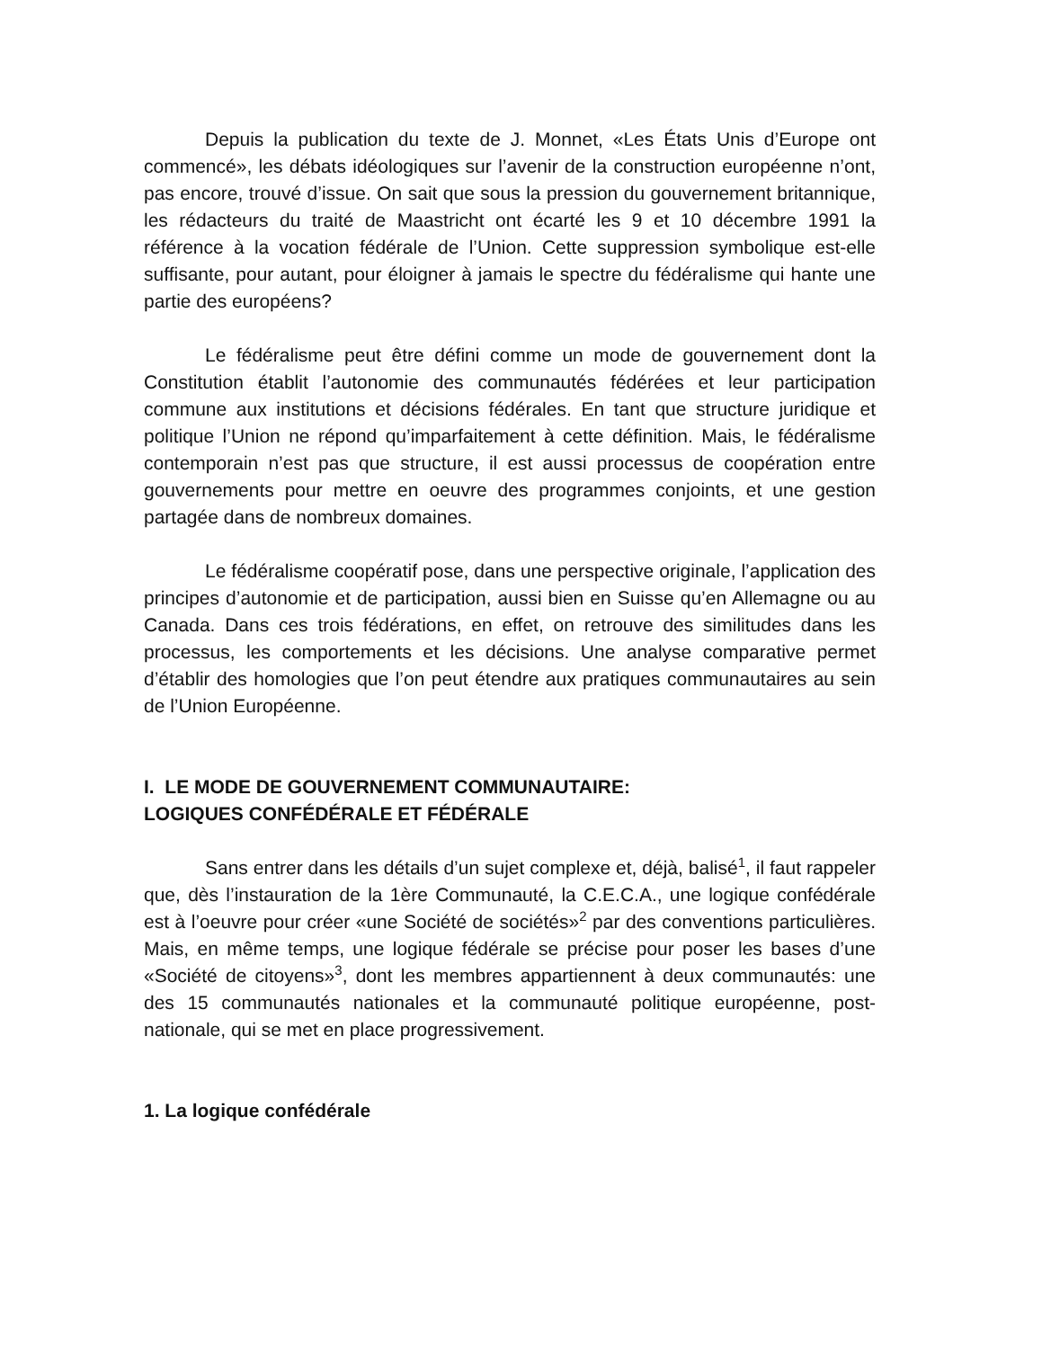Depuis la publication du texte de J. Monnet, «Les États Unis d’Europe ont commencé», les débats idéologiques sur l’avenir de la construction européenne n’ont, pas encore, trouvé d’issue. On sait que sous la pression du gouvernement britannique, les rédacteurs du traité de Maastricht ont écarté les 9 et 10 décembre 1991 la référence à la vocation fédérale de l’Union. Cette suppression symbolique est-elle suffisante, pour autant, pour éloigner à jamais le spectre du fédéralisme qui hante une partie des européens?
Le fédéralisme peut être défini comme un mode de gouvernement dont la Constitution établit l’autonomie des communautés fédérées et leur participation commune aux institutions et décisions fédérales. En tant que structure juridique et politique l’Union ne répond qu’imparfaitement à cette définition. Mais, le fédéralisme contemporain n’est pas que structure, il est aussi processus de coopération entre gouvernements pour mettre en oeuvre des programmes conjoints, et une gestion partagée dans de nombreux domaines.
Le fédéralisme coopératif pose, dans une perspective originale, l’application des principes d’autonomie et de participation, aussi bien en Suisse qu’en Allemagne ou au Canada. Dans ces trois fédérations, en effet, on retrouve des similitudes dans les processus, les comportements et les décisions. Une analyse comparative permet d’établir des homologies que l’on peut étendre aux pratiques communautaires au sein de l’Union Européenne.
I. LE MODE DE GOUVERNEMENT COMMUNAUTAIRE:
LOGIQUES CONFÉDÉRALE ET FÉDÉRALE
Sans entrer dans les détails d’un sujet complexe et, déjà, balisé<sup>1</sup>, il faut rappeler que, dès l’instauration de la 1ère Communauté, la C.E.C.A., une logique confédérale est à l’oeuvre pour créer «une Société de sociétés»<sup>2</sup> par des conventions particulières. Mais, en même temps, une logique fédérale se précise pour poser les bases d’une «Société de citoyens»<sup>3</sup>, dont les membres appartiennent à deux communautés: une des 15 communautés nationales et la communauté politique européenne, post-nationale, qui se met en place progressivement.
1. La logique confédérale